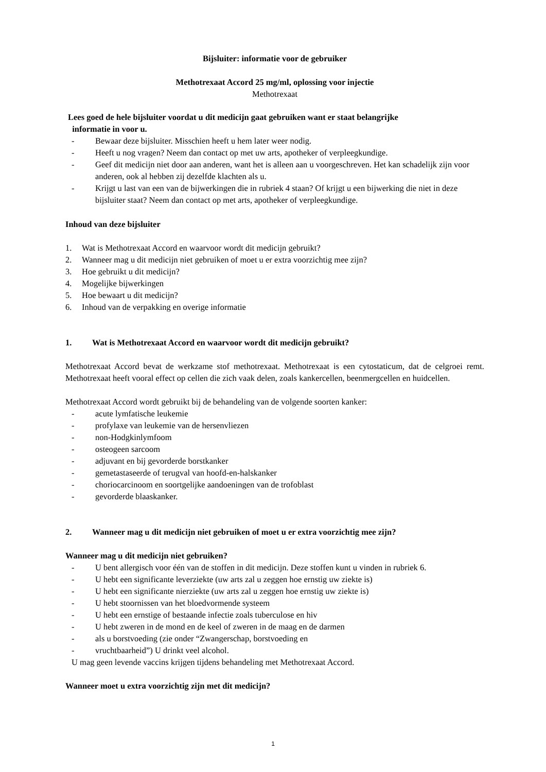Bijsluiter: informatie voor de gebruiker
Methotrexaat Accord 25 mg/ml, oplossing voor injectie
Methotrexaat
Lees goed de hele bijsluiter voordat u dit medicijn gaat gebruiken want er staat belangrijke
informatie in voor u.
- Bewaar deze bijsluiter. Misschien heeft u hem later weer nodig.
- Heeft u nog vragen? Neem dan contact op met uw arts, apotheker of verpleegkundige.
- Geef dit medicijn niet door aan anderen, want het is alleen aan u voorgeschreven. Het kan schadelijk zijn voor anderen, ook al hebben zij dezelfde klachten als u.
- Krijgt u last van een van de bijwerkingen die in rubriek 4 staan? Of krijgt u een bijwerking die niet in deze bijsluiter staat? Neem dan contact op met arts, apotheker of verpleegkundige.
Inhoud van deze bijsluiter
1. Wat is Methotrexaat Accord en waarvoor wordt dit medicijn gebruikt?
2. Wanneer mag u dit medicijn niet gebruiken of moet u er extra voorzichtig mee zijn?
3. Hoe gebruikt u dit medicijn?
4. Mogelijke bijwerkingen
5. Hoe bewaart u dit medicijn?
6. Inhoud van de verpakking en overige informatie
1. Wat is Methotrexaat Accord en waarvoor wordt dit medicijn gebruikt?
Methotrexaat Accord bevat de werkzame stof methotrexaat. Methotrexaat is een cytostaticum, dat de celgroei remt. Methotrexaat heeft vooral effect op cellen die zich vaak delen, zoals kankercellen, beenmergcellen en huidcellen.
Methotrexaat Accord wordt gebruikt bij de behandeling van de volgende soorten kanker:
- acute lymfatische leukemie
- profylaxe van leukemie van de hersenvliezen
- non-Hodgkinlymfoom
- osteogeen sarcoom
- adjuvant en bij gevorderde borstkanker
- gemetastaseerde of terugval van hoofd-en-halskanker
- choriocarcinoom en soortgelijke aandoeningen van de trofoblast
- gevorderde blaaskanker.
2. Wanneer mag u dit medicijn niet gebruiken of moet u er extra voorzichtig mee zijn?
Wanneer mag u dit medicijn niet gebruiken?
- U bent allergisch voor één van de stoffen in dit medicijn. Deze stoffen kunt u vinden in rubriek 6.
- U hebt een significante leverziekte (uw arts zal u zeggen hoe ernstig uw ziekte is)
- U hebt een significante nierziekte (uw arts zal u zeggen hoe ernstig uw ziekte is)
- U hebt stoornissen van het bloedvormende systeem
- U hebt een ernstige of bestaande infectie zoals tuberculose en hiv
- U hebt zweren in de mond en de keel of zweren in de maag en de darmen
- als u borstvoeding (zie onder “Zwangerschap, borstvoeding en
- vruchtbaarheid”) U drinkt veel alcohol.
U mag geen levende vaccins krijgen tijdens behandeling met Methotrexaat Accord.
Wanneer moet u extra voorzichtig zijn met dit medicijn?
1